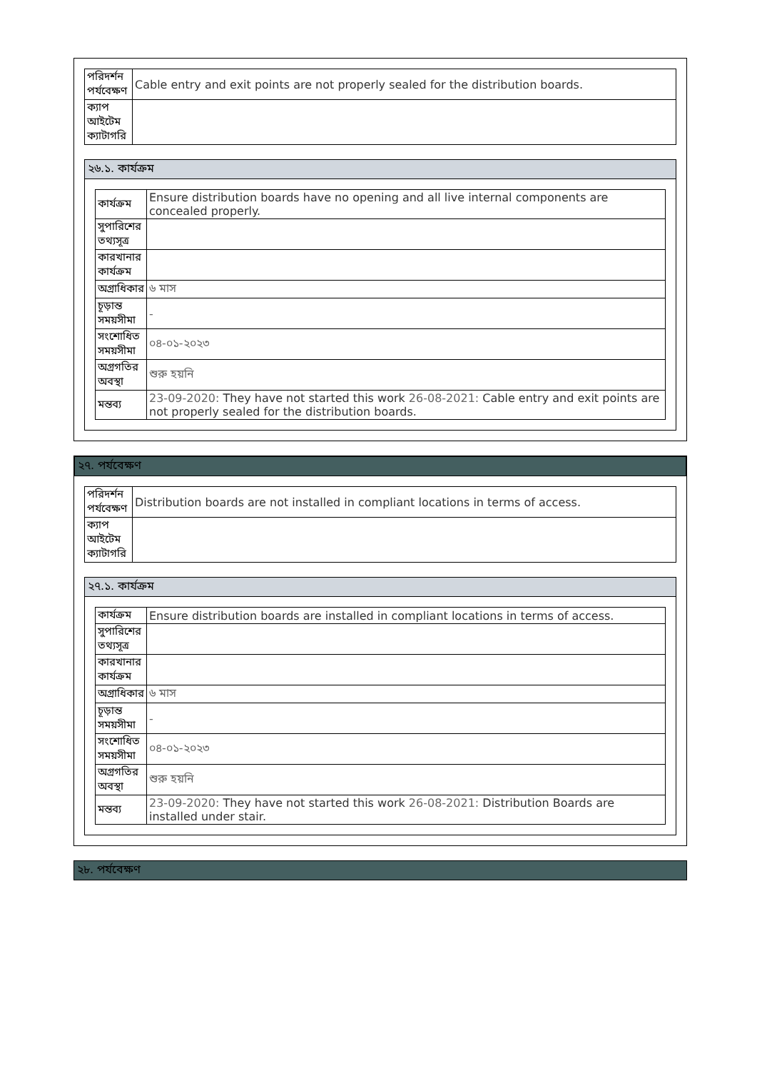| পরিদর্শন পর্যবেক্ষণ | Cable entry and exit points are not properly sealed for the distribution boards. |
| ক্যাপ আইটেম ক্যাটাগরি | |
২৬.১. কার্যক্রম
| কার্যক্রম | Ensure distribution boards have no opening and all live internal components are concealed properly. |
| সুপারিশের তথ্যসূত্র | |
| কারখানার কার্যক্রম | |
| অগ্রাধিকার | ৬ মাস |
| চূড়ান্ত সময়সীমা | - |
| সংশোধিত সময়সীমা | ০৪-০১-২০২৩ |
| অগ্রগতির অবস্থা | শুরু হয়নি |
| মন্তব্য | 23-09-2020: They have not started this work 26-08-2021: Cable entry and exit points are not properly sealed for the distribution boards. |
২৭. পর্যবেক্ষণ
| পরিদর্শন পর্যবেক্ষণ | Distribution boards are not installed in compliant locations in terms of access. |
| ক্যাপ আইটেম ক্যাটাগরি | |
২৭.১. কার্যক্রম
| কার্যক্রম | Ensure distribution boards are installed in compliant locations in terms of access. |
| সুপারিশের তথ্যসূত্র | |
| কারখানার কার্যক্রম | |
| অগ্রাধিকার | ৬ মাস |
| চূড়ান্ত সময়সীমা | - |
| সংশোধিত সময়সীমা | ০৪-০১-২০২৩ |
| অগ্রগতির অবস্থা | শুরু হয়নি |
| মন্তব্য | 23-09-2020: They have not started this work 26-08-2021: Distribution Boards are installed under stair. |
২৮. পর্যবেক্ষণ